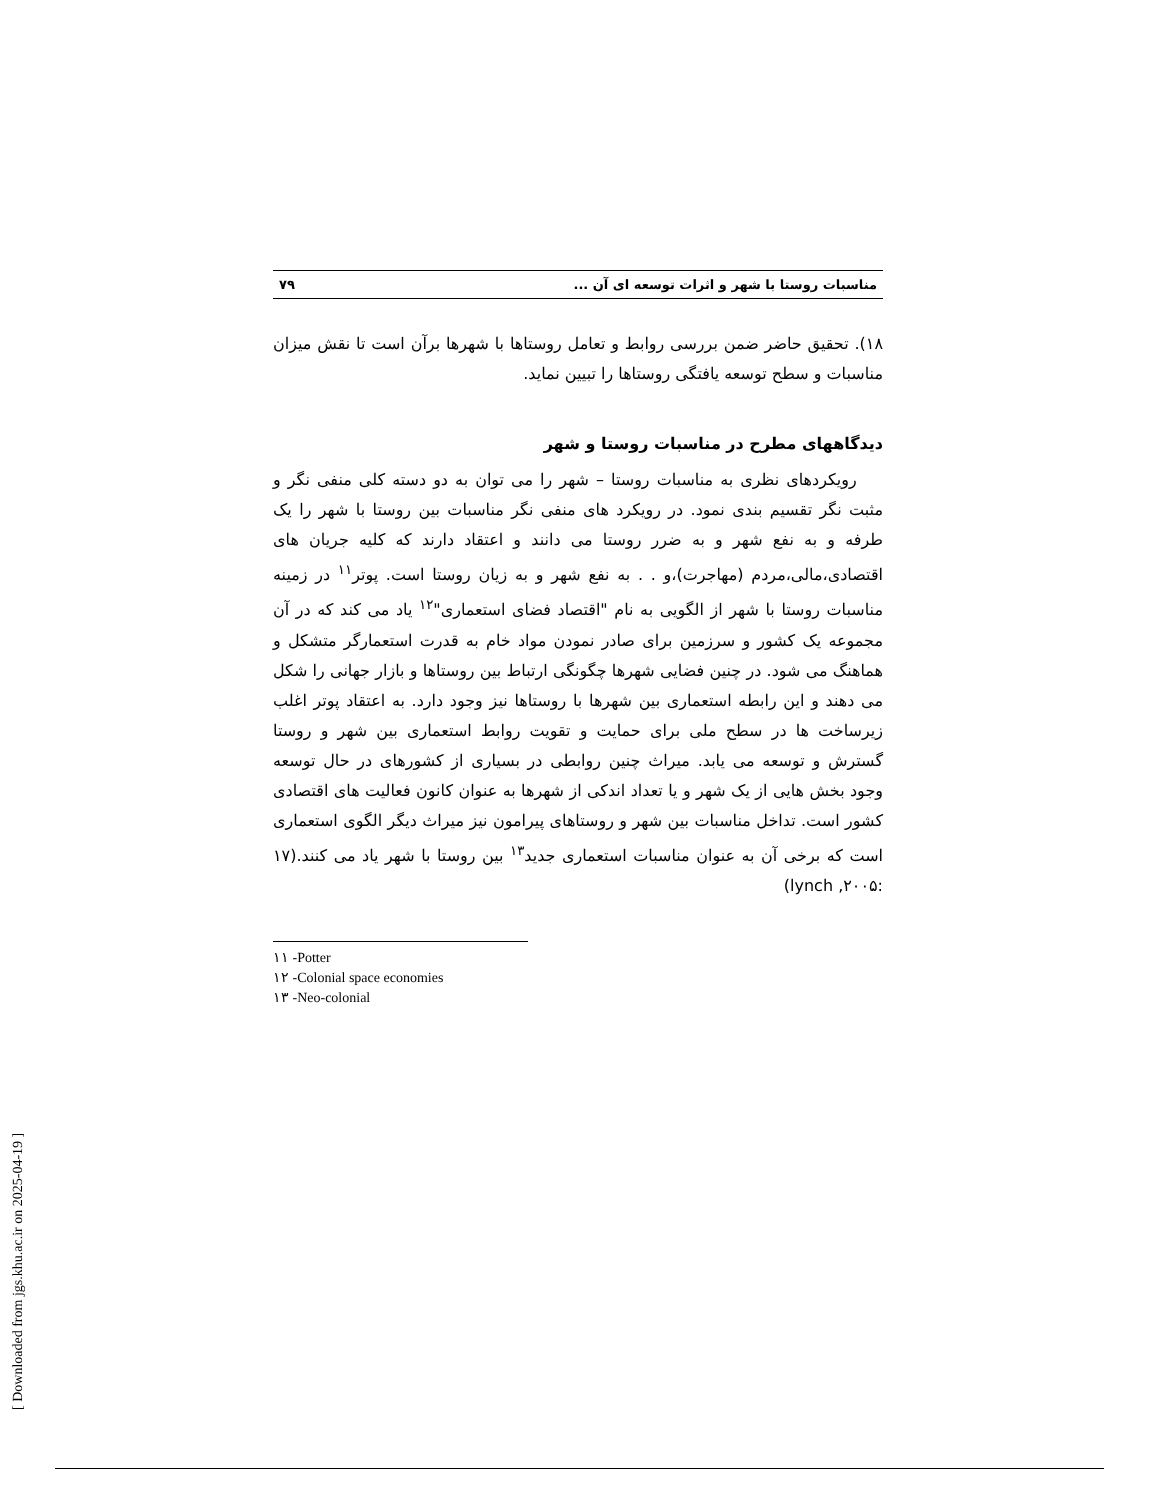مناسبات روستا با شهر و اثرات توسعه ای آن ... ۷۹
۱۸). تحقیق حاضر ضمن بررسی روابط و تعامل روستاها با شهرها برآن است تا نقش میزان مناسبات و سطح توسعه یافتگی روستاها را تبیین نماید.
دیدگاههای مطرح در مناسبات روستا و شهر
رویکردهای نظری به مناسبات روستا – شهر را می توان به دو دسته کلی منفی نگر و مثبت نگر تقسیم بندی نمود. در رویکرد های منفی نگر مناسبات بین روستا با شهر را یک طرفه و به نفع شهر و به ضرر روستا می دانند و اعتقاد دارند که کلیه جریان های اقتصادی،مالی،مردم (مهاجرت)،و . . به نفع شهر و به زیان روستا است. پوتر<sup>۱۱</sup> در زمینه مناسبات روستا با شهر از الگویی به نام "اقتصاد فضای استعماری"<sup>۱۲</sup> یاد می کند که در آن مجموعه یک کشور و سرزمین برای صادر نمودن مواد خام به قدرت استعمارگر متشکل و هماهنگ می شود. در چنین فضایی شهرها چگونگی ارتباط بین روستاها و بازار جهانی را شکل می دهند و این رابطه استعماری بین شهرها با روستاها نیز وجود دارد. به اعتقاد پوتر اغلب زیرساخت ها در سطح ملی برای حمایت و تقویت روابط استعماری بین شهر و روستا گسترش و توسعه می یابد. میراث چنین روابطی در بسیاری از کشورهای در حال توسعه وجود بخش هایی از یک شهر و یا تعداد اندکی از شهرها به عنوان کانون فعالیت های اقتصادی کشور است. تداخل مناسبات بین شهر و روستاهای پیرامون نیز میراث دیگر الگوی استعماری است که برخی آن به عنوان مناسبات استعماری جدید<sup>۱۳</sup> بین روستا با شهر یاد می کنند.(۱۷ :۲۰۰۵, lynch)
۱۱ -Potter
۱۲ -Colonial space economies
۱۳ -Neo-colonial
[ Downloaded from jgs.khu.ac.ir on 2025-04-19 ]